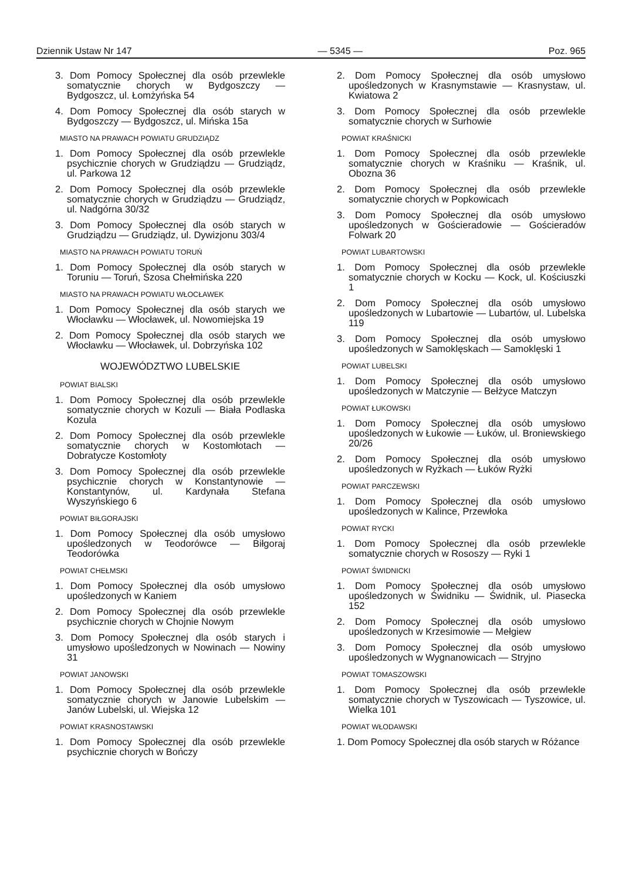Dziennik Ustaw Nr 147 — 5345 — Poz. 965
3. Dom Pomocy Społecznej dla osób przewlekle somatycznie chorych w Bydgoszczy — Bydgoszcz, ul. Łomżyńska 54
4. Dom Pomocy Społecznej dla osób starych w Bydgoszczy — Bydgoszcz, ul. Mińska 15a
MIASTO NA PRAWACH POWIATU GRUDZIĄDZ
1. Dom Pomocy Społecznej dla osób przewlekle psychicznie chorych w Grudziądzu — Grudziądz, ul. Parkowa 12
2. Dom Pomocy Społecznej dla osób przewlekle somatycznie chorych w Grudziądzu — Grudziądz, ul. Nadgórna 30/32
3. Dom Pomocy Społecznej dla osób starych w Grudziądzu — Grudziądz, ul. Dywizjonu 303/4
MIASTO NA PRAWACH POWIATU TORUŃ
1. Dom Pomocy Społecznej dla osób starych w Toruniu — Toruń, Szosa Chełmińska 220
MIASTO NA PRAWACH POWIATU WŁOCŁAWEK
1. Dom Pomocy Społecznej dla osób starych we Włocławku — Włocławek, ul. Nowomiejska 19
2. Dom Pomocy Społecznej dla osób starych we Włocławku — Włocławek, ul. Dobrzyńska 102
WOJEWÓDZTWO LUBELSKIE
POWIAT BIALSKI
1. Dom Pomocy Społecznej dla osób przewlekle somatycznie chorych w Kozuli — Biała Podlaska Kozula
2. Dom Pomocy Społecznej dla osób przewlekle somatycznie chorych w Kostomłotach — Dobratycze Kostomłoty
3. Dom Pomocy Społecznej dla osób przewlekle psychicznie chorych w Konstantynowie — Konstantynów, ul. Kardynała Stefana Wyszyńskiego 6
POWIAT BIŁGORAJSKI
1. Dom Pomocy Społecznej dla osób umysłowo upośledzonych w Teodorówce — Biłgoraj Teodorówka
POWIAT CHEŁMSKI
1. Dom Pomocy Społecznej dla osób umysłowo upośledzonych w Kaniem
2. Dom Pomocy Społecznej dla osób przewlekle psychicznie chorych w Chojnie Nowym
3. Dom Pomocy Społecznej dla osób starych i umysłowo upośledzonych w Nowinach — Nowiny 31
POWIAT JANOWSKI
1. Dom Pomocy Społecznej dla osób przewlekle somatycznie chorych w Janowie Lubelskim — Janów Lubelski, ul. Wiejska 12
POWIAT KRASNOSTAWSKI
1. Dom Pomocy Społecznej dla osób przewlekle psychicznie chorych w Bończy
2. Dom Pomocy Społecznej dla osób umysłowo upośledzonych w Krasnymstawie — Krasnystaw, ul. Kwiatowa 2
3. Dom Pomocy Społecznej dla osób przewlekle somatycznie chorych w Surhowie
POWIAT KRAŚNICKI
1. Dom Pomocy Społecznej dla osób przewlekle somatycznie chorych w Kraśniku — Kraśnik, ul. Obozna 36
2. Dom Pomocy Społecznej dla osób przewlekle somatycznie chorych w Popkowicach
3. Dom Pomocy Społecznej dla osób umysłowo upośledzonych w Gościeradowie — Gościeradów Folwark 20
POWIAT LUBARTOWSKI
1. Dom Pomocy Społecznej dla osób przewlekle somatycznie chorych w Kocku — Kock, ul. Kościuszki 1
2. Dom Pomocy Społecznej dla osób umysłowo upośledzonych w Lubartowie — Lubartów, ul. Lubelska 119
3. Dom Pomocy Społecznej dla osób umysłowo upośledzonych w Samoklęskach — Samoklęski 1
POWIAT LUBELSKI
1. Dom Pomocy Społecznej dla osób umysłowo upośledzonych w Matczynie — Bełżyce Matczyn
POWIAT ŁUKOWSKI
1. Dom Pomocy Społecznej dla osób umysłowo upośledzonych w Łukowie — Łuków, ul. Broniewskiego 20/26
2. Dom Pomocy Społecznej dla osób umysłowo upośledzonych w Ryżkach — Łuków Ryżki
POWIAT PARCZEWSKI
1. Dom Pomocy Społecznej dla osób umysłowo upośledzonych w Kalince, Przewłoka
POWIAT RYCKI
1. Dom Pomocy Społecznej dla osób przewlekle somatycznie chorych w Rososzy — Ryki 1
POWIAT ŚWIDNICKI
1. Dom Pomocy Społecznej dla osób umysłowo upośledzonych w Świdniku — Świdnik, ul. Piasecka 152
2. Dom Pomocy Społecznej dla osób umysłowo upośledzonych w Krzesimowie — Mełgiew
3. Dom Pomocy Społecznej dla osób umysłowo upośledzonych w Wygnanowicach — Stryjno
POWIAT TOMASZOWSKI
1. Dom Pomocy Społecznej dla osób przewlekle somatycznie chorych w Tyszowicach — Tyszowice, ul. Wielka 101
POWIAT WŁODAWSKI
1. Dom Pomocy Społecznej dla osób starych w Różance